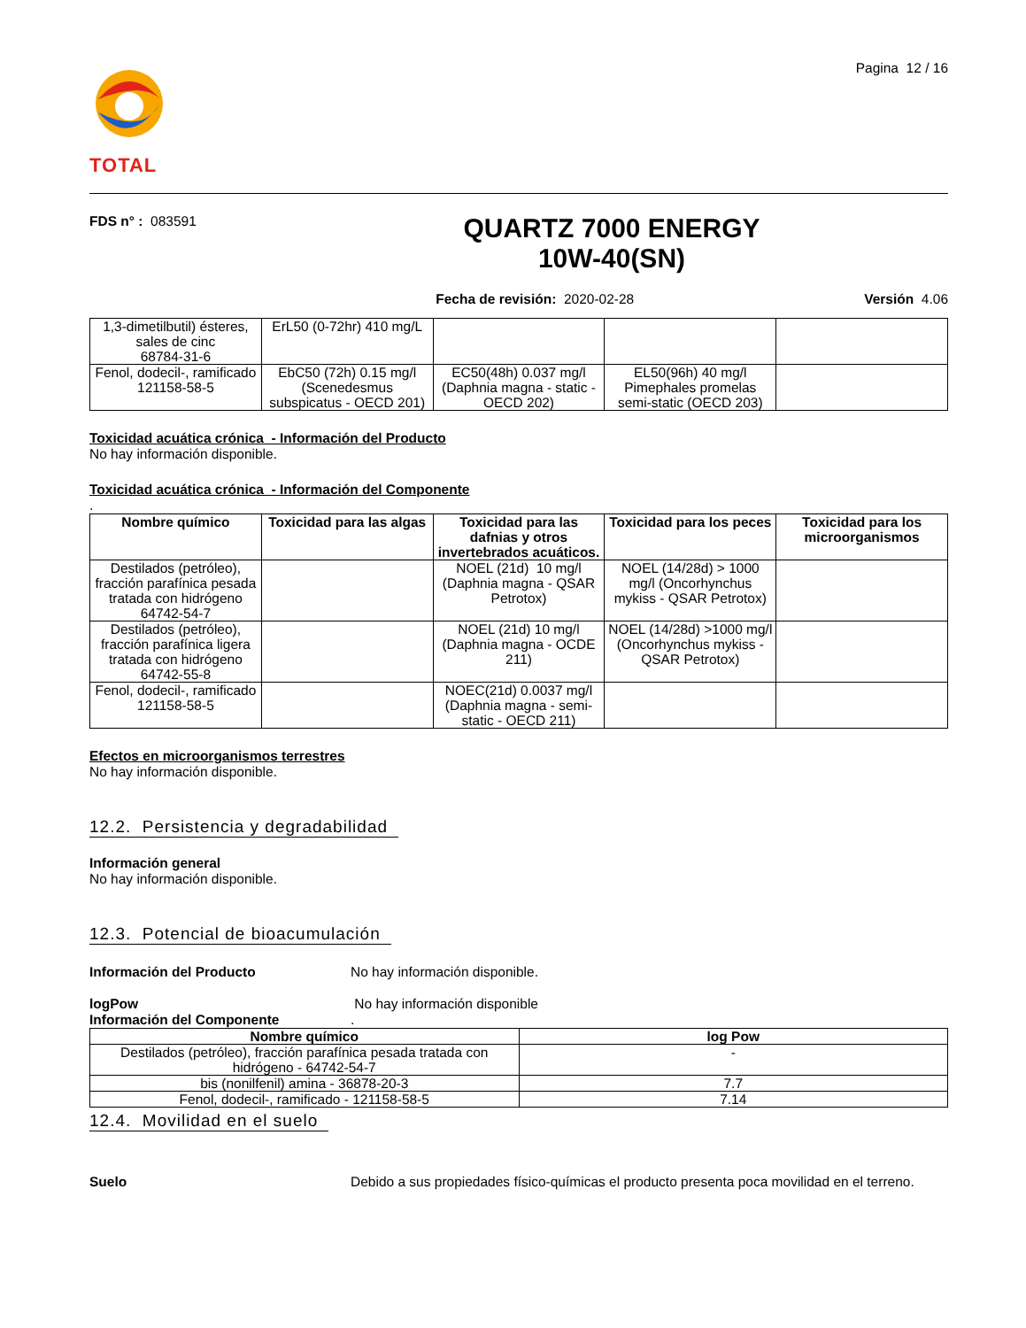TOTAL
Pagina 12 / 16
FDS n° : 083591
QUARTZ 7000 ENERGY
10W-40(SN)
Fecha de revisión: 2020-02-28 Versión 4.06
| 1,3-dimetilbutil) ésteres, sales de cinc 68784-31-6 | ErL50 (0-72hr) 410 mg/L | | | |
| Fenol, dodecil-, ramificado 121158-58-5 | EbC50 (72h) 0.15 mg/l (Scenedesmus subspicatus - OECD 201) | EC50(48h) 0.037 mg/l (Daphnia magna - static - OECD 202) | EL50(96h) 40 mg/l Pimephales promelas semi-static (OECD 203) | |
Toxicidad acuática crónica - Información del Producto
No hay información disponible.
Toxicidad acuática crónica - Información del Componente.
| Nombre químico | Toxicidad para las algas | Toxicidad para las dafnias y otros invertebrados acuáticos. | Toxicidad para los peces | Toxicidad para los microorganismos |
| --- | --- | --- | --- | --- |
| Destilados (petróleo), fracción parafínica pesada tratada con hidrógeno 64742-54-7 | | NOEL (21d) 10 mg/l (Daphnia magna - QSAR Petrotox) | NOEL (14/28d) > 1000 mg/l (Oncorhynchus mykiss - QSAR Petrotox) | |
| Destilados (petróleo), fracción parafínica ligera tratada con hidrógeno 64742-55-8 | | NOEL (21d) 10 mg/l (Daphnia magna - OCDE 211) | NOEL (14/28d) >1000 mg/l (Oncorhynchus mykiss - QSAR Petrotox) | |
| Fenol, dodecil-, ramificado 121158-58-5 | | NOEC(21d) 0.0037 mg/l (Daphnia magna - semi-static - OECD 211) | | |
Efectos en microorganismos terrestres
No hay información disponible.
12.2. Persistencia y degradabilidad
Información general
No hay información disponible.
12.3. Potencial de bioacumulación
Información del Producto No hay información disponible.
logPow
Información del Componente
No hay información disponible
.
| Nombre químico | log Pow |
| --- | --- |
| Destilados (petróleo), fracción parafínica pesada tratada con hidrógeno - 64742-54-7 | - |
| bis (nonilfenil) amina - 36878-20-3 | 7.7 |
| Fenol, dodecil-, ramificado - 121158-58-5 | 7.14 |
12.4. Movilidad en el suelo
Suelo Debido a sus propiedades físico-químicas el producto presenta poca movilidad en el terreno.